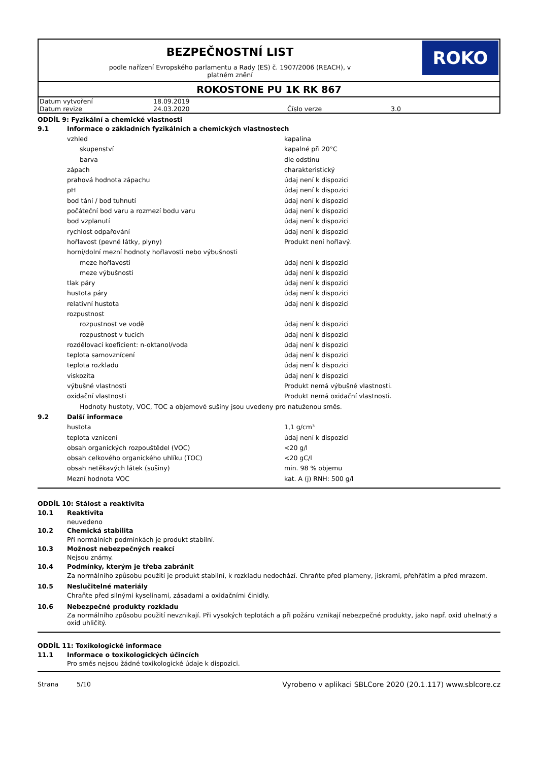BEZPEČNOSTNÍ LIST
podle nařízení Evropského parlamentu a Rady (ES) č. 1907/2006 (REACH), v
platném znění
ROKO
ROKOSTONE PU 1K RK 867
| Datum vytvoření | 18.09.2019 | | |
| Datum revize | 24.03.2020 | Číslo verze | 3.0 |
ODDÍL 9: Fyzikální a chemické vlastnosti
9.1 Informace o základních fyzikálních a chemických vlastnostech
vzhled kapalina
skupenství kapalné při 20°C
barva dle odstínu
zápach charakteristický
prahová hodnota zápachu údaj není k dispozici
pH údaj není k dispozici
bod tání / bod tuhnutí údaj není k dispozici
počáteční bod varu a rozmezí bodu varu údaj není k dispozici
bod vzplanutí údaj není k dispozici
rychlost odpařování údaj není k dispozici
hořlavost (pevné látky, plyny) Produkt není hořlavý.
horní/dolní mezní hodnoty hořlavosti nebo výbušnosti
meze hořlavosti údaj není k dispozici
meze výbušnosti údaj není k dispozici
tlak páry údaj není k dispozici
hustota páry údaj není k dispozici
relativní hustota údaj není k dispozici
rozpustnost
rozpustnost ve vodě údaj není k dispozici
rozpustnost v tucích údaj není k dispozici
rozdělovací koeficient: n-oktanol/voda údaj není k dispozici
teplota samovznícení údaj není k dispozici
teplota rozkladu údaj není k dispozici
viskozita údaj není k dispozici
výbušné vlastnosti Produkt nemá výbušné vlastnosti.
oxidační vlastnosti Produkt nemá oxidační vlastnosti.
Hodnoty hustoty, VOC, TOC a objemové sušiny jsou uvedeny pro natuženou směs.
9.2 Další informace
hustota 1,1 g/cm³
teplota vznícení údaj není k dispozici
obsah organických rozpouštědel (VOC) <20 g/l
obsah celkového organického uhlíku (TOC) <20 gC/l
obsah netěkavých látek (sušiny) min. 98 % objemu
Mezní hodnota VOC kat. A (j) RNH: 500 g/l
ODDÍL 10: Stálost a reaktivita
10.1 Reaktivita
neuvedeno
10.2 Chemická stabilita
Při normálních podmínkách je produkt stabilní.
10.3 Možnost nebezpečných reakcí
Nejsou známy.
10.4 Podmínky, kterým je třeba zabránit
Za normálního způsobu použití je produkt stabilní, k rozkladu nedochází. Chraňte před plameny, jiskrami, přehřátím a před mrazem.
10.5 Neslučitelné materiály
Chraňte před silnými kyselinami, zásadami a oxidačními činidly.
10.6 Nebezpečné produkty rozkladu
Za normálního způsobu použití nevznikají. Při vysokých teplotách a při požáru vznikají nebezpečné produkty, jako např. oxid uhelnatý a oxid uhličitý.
ODDÍL 11: Toxikologické informace
11.1 Informace o toxikologických účincích
Pro směs nejsou žádné toxikologické údaje k dispozici.
Strana 5/10 Vyrobeno v aplikaci SBLCore 2020 (20.1.117) www.sblcore.cz